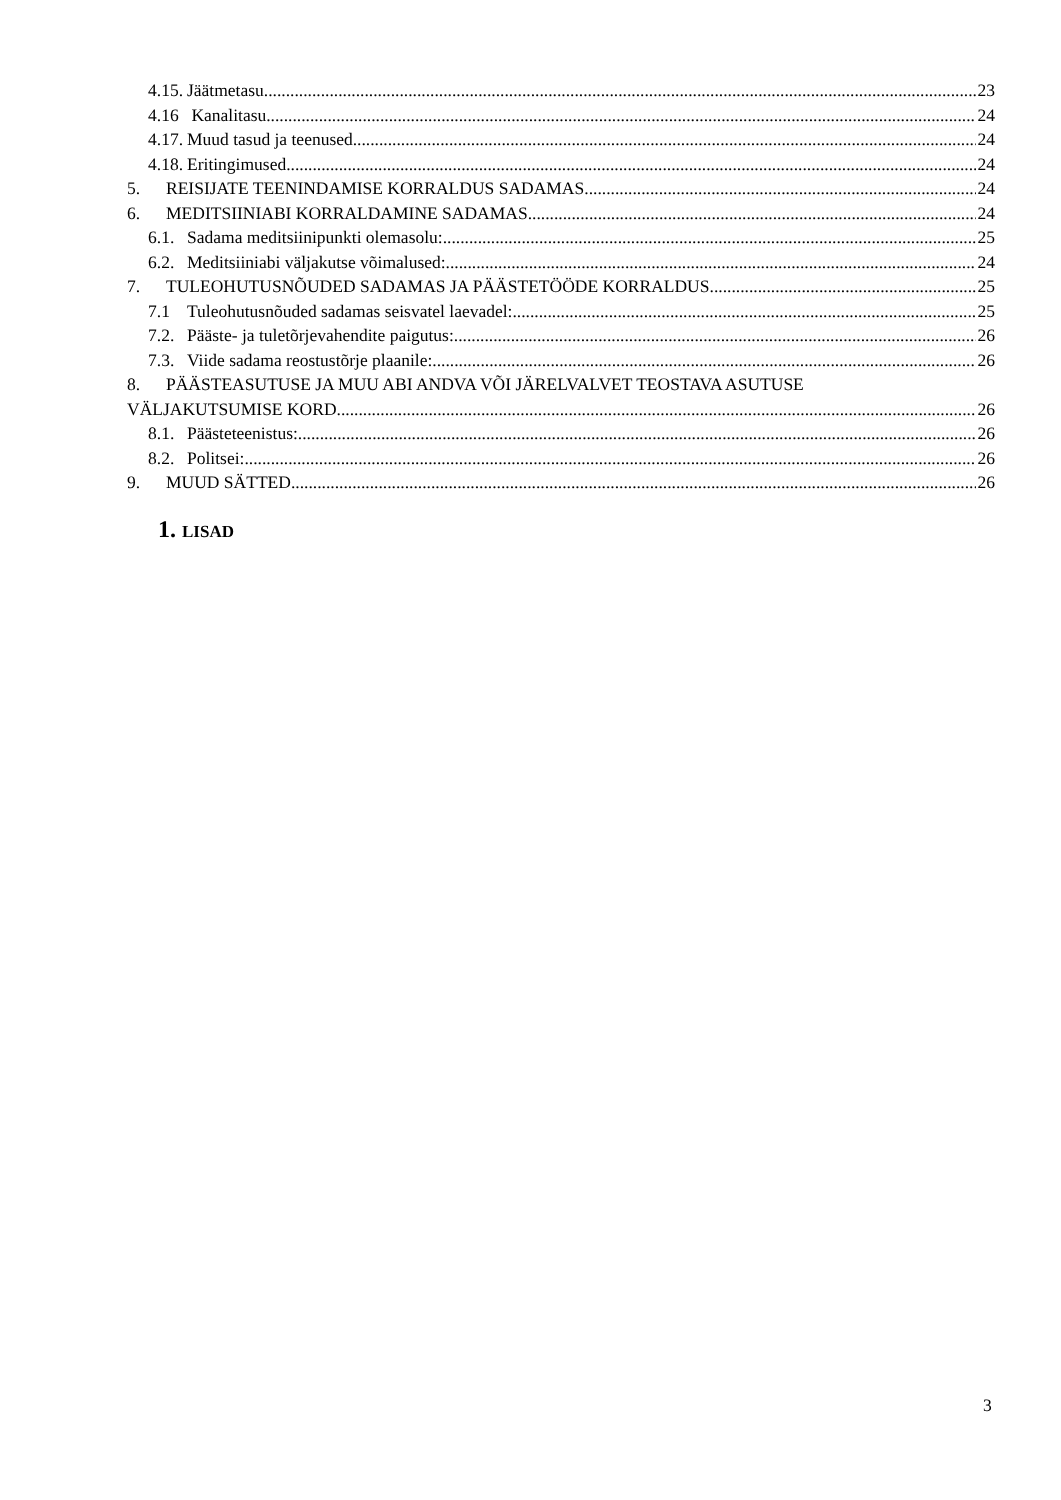4.15. Jäätmetasu 23
4.16 Kanalitasu 24
4.17. Muud tasud ja teenused 24
4.18. Eritingimused 24
5. REISIJATE TEENINDAMISE KORRALDUS SADAMAS 24
6. MEDITSIINIABI KORRALDAMINE SADAMAS 24
6.1. Sadama meditsiinipunkti olemasolu: 25
6.2. Meditsiiniabi väljakutse võimalused: 24
7. TULEOHUTUSNÕUDED SADAMAS JA PÄÄSTETÖÖDE KORRALDUS 25
7.1 Tuleohutusnõuded sadamas seisvatel laevadel: 25
7.2. Pääste- ja tuletõrjevahendite paigutus: 26
7.3. Viide sadama reostustõrje plaanile: 26
8. PÄÄSTEASUTUSE JA MUU ABI ANDVA VÕI JÄRELVALVET TEOSTAVA ASUTUSE
VÄLJAKUTSUMISE KORD 26
8.1. Päästeteenistus: 26
8.2. Politsei: 26
9. MUUD SÄTTED 26
1. LISAD
3